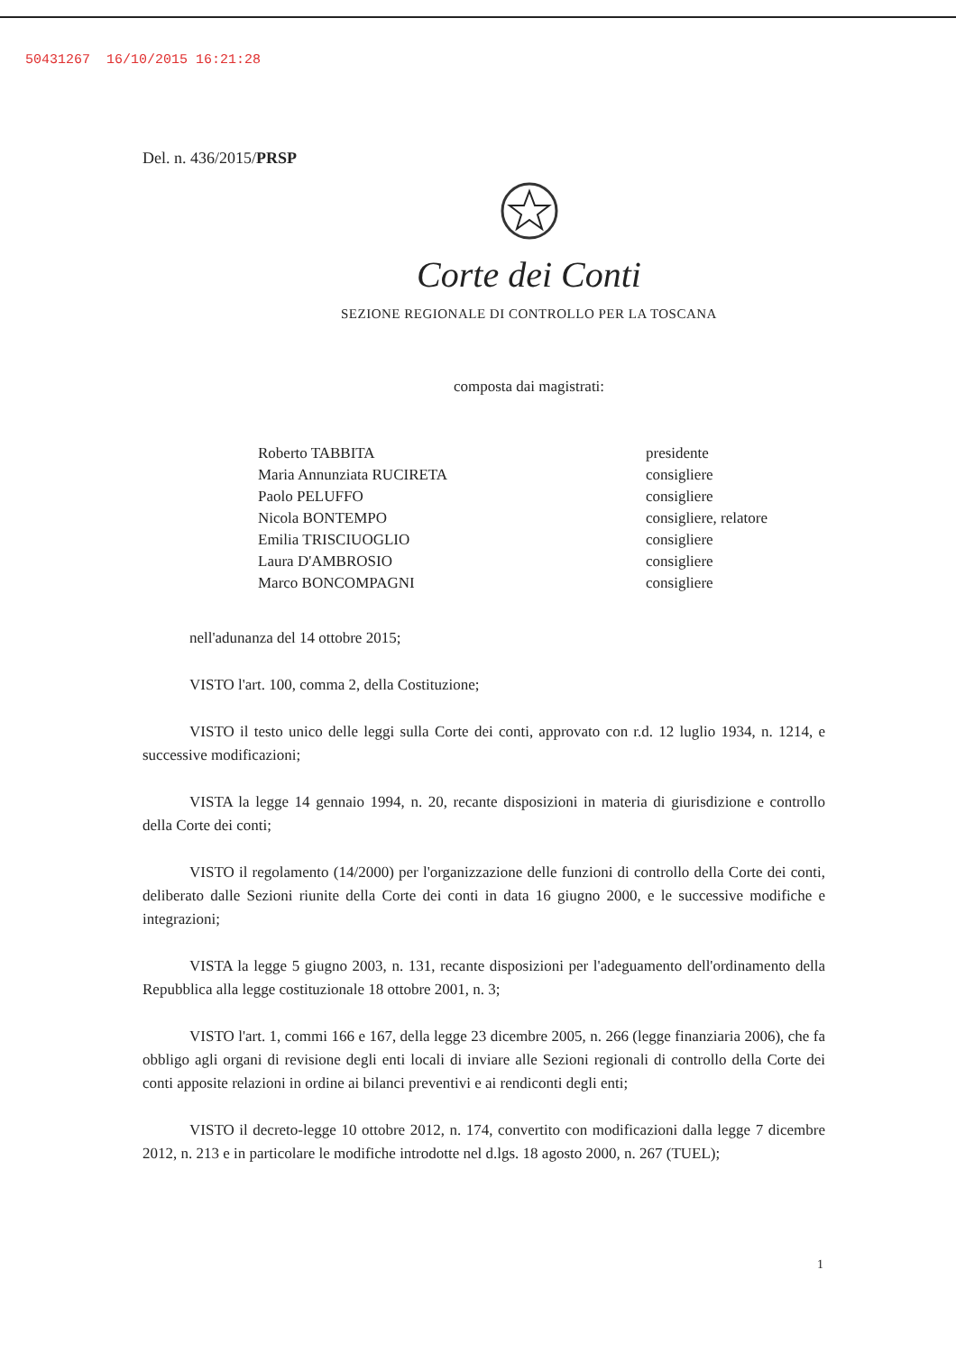50431267 16/10/2015 16:21:28
Del. n. 436/2015/PRSP
Corte dei Conti
SEZIONE REGIONALE DI CONTROLLO PER LA TOSCANA
composta dai magistrati:
| Roberto TABBITA | presidente |
| Maria Annunziata RUCIRETA | consigliere |
| Paolo PELUFFO | consigliere |
| Nicola BONTEMPO | consigliere, relatore |
| Emilia TRISCIUOGLIO | consigliere |
| Laura D'AMBROSIO | consigliere |
| Marco BONCOMPAGNI | consigliere |
nell'adunanza del 14 ottobre 2015;
VISTO l'art. 100, comma 2, della Costituzione;
VISTO il testo unico delle leggi sulla Corte dei conti, approvato con r.d. 12 luglio 1934, n. 1214, e successive modificazioni;
VISTA la legge 14 gennaio 1994, n. 20, recante disposizioni in materia di giurisdizione e controllo della Corte dei conti;
VISTO il regolamento (14/2000) per l'organizzazione delle funzioni di controllo della Corte dei conti, deliberato dalle Sezioni riunite della Corte dei conti in data 16 giugno 2000, e le successive modifiche e integrazioni;
VISTA la legge 5 giugno 2003, n. 131, recante disposizioni per l'adeguamento dell'ordinamento della Repubblica alla legge costituzionale 18 ottobre 2001, n. 3;
VISTO l'art. 1, commi 166 e 167, della legge 23 dicembre 2005, n. 266 (legge finanziaria 2006), che fa obbligo agli organi di revisione degli enti locali di inviare alle Sezioni regionali di controllo della Corte dei conti apposite relazioni in ordine ai bilanci preventivi e ai rendiconti degli enti;
VISTO il decreto-legge 10 ottobre 2012, n. 174, convertito con modificazioni dalla legge 7 dicembre 2012, n. 213 e in particolare le modifiche introdotte nel d.lgs. 18 agosto 2000, n. 267 (TUEL);
1